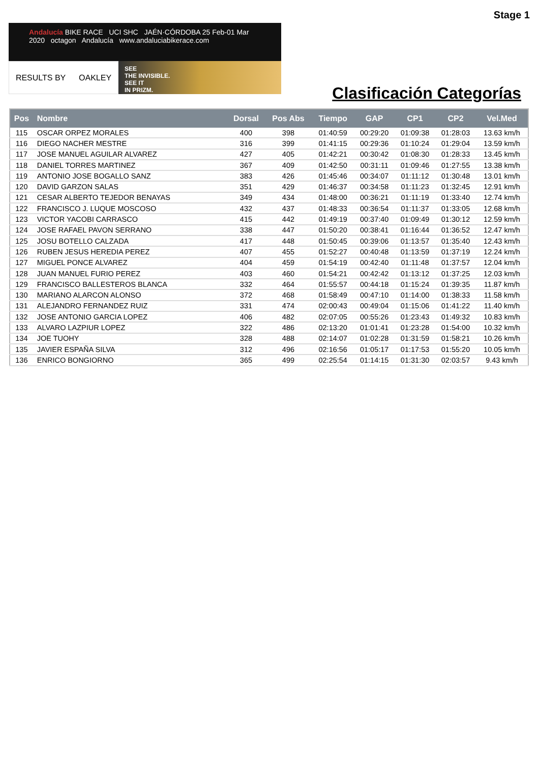Stage 1
Andalucía BIKE RACE UCI SHC JAÉN·CÓRDOBA 25 Feb-01 Mar 2020 octagon Andalucía www.andaluciabikerace.com
RESULTS BY OAKLEY
SEE
THE INVISIBLE.
SEE IT
IN PRIZM.
Clasificación Categorías
| Pos | Nombre | Dorsal | Pos Abs | Tiempo | GAP | CP1 | CP2 | Vel.Med |
| --- | --- | --- | --- | --- | --- | --- | --- | --- |
| 115 | OSCAR ORPEZ MORALES | 400 | 398 | 01:40:59 | 00:29:20 | 01:09:38 | 01:28:03 | 13.63 km/h |
| 116 | DIEGO NACHER MESTRE | 316 | 399 | 01:41:15 | 00:29:36 | 01:10:24 | 01:29:04 | 13.59 km/h |
| 117 | JOSE MANUEL AGUILAR ALVAREZ | 427 | 405 | 01:42:21 | 00:30:42 | 01:08:30 | 01:28:33 | 13.45 km/h |
| 118 | DANIEL TORRES MARTINEZ | 367 | 409 | 01:42:50 | 00:31:11 | 01:09:46 | 01:27:55 | 13.38 km/h |
| 119 | ANTONIO JOSE BOGALLO SANZ | 383 | 426 | 01:45:46 | 00:34:07 | 01:11:12 | 01:30:48 | 13.01 km/h |
| 120 | DAVID GARZON SALAS | 351 | 429 | 01:46:37 | 00:34:58 | 01:11:23 | 01:32:45 | 12.91 km/h |
| 121 | CESAR ALBERTO TEJEDOR BENAYAS | 349 | 434 | 01:48:00 | 00:36:21 | 01:11:19 | 01:33:40 | 12.74 km/h |
| 122 | FRANCISCO J. LUQUE MOSCOSO | 432 | 437 | 01:48:33 | 00:36:54 | 01:11:37 | 01:33:05 | 12.68 km/h |
| 123 | VICTOR YACOBI CARRASCO | 415 | 442 | 01:49:19 | 00:37:40 | 01:09:49 | 01:30:12 | 12.59 km/h |
| 124 | JOSE RAFAEL PAVON SERRANO | 338 | 447 | 01:50:20 | 00:38:41 | 01:16:44 | 01:36:52 | 12.47 km/h |
| 125 | JOSU BOTELLO CALZADA | 417 | 448 | 01:50:45 | 00:39:06 | 01:13:57 | 01:35:40 | 12.43 km/h |
| 126 | RUBEN JESUS HEREDIA PEREZ | 407 | 455 | 01:52:27 | 00:40:48 | 01:13:59 | 01:37:19 | 12.24 km/h |
| 127 | MIGUEL PONCE ALVAREZ | 404 | 459 | 01:54:19 | 00:42:40 | 01:11:48 | 01:37:57 | 12.04 km/h |
| 128 | JUAN MANUEL FURIO PEREZ | 403 | 460 | 01:54:21 | 00:42:42 | 01:13:12 | 01:37:25 | 12.03 km/h |
| 129 | FRANCISCO BALLESTEROS BLANCA | 332 | 464 | 01:55:57 | 00:44:18 | 01:15:24 | 01:39:35 | 11.87 km/h |
| 130 | MARIANO ALARCON ALONSO | 372 | 468 | 01:58:49 | 00:47:10 | 01:14:00 | 01:38:33 | 11.58 km/h |
| 131 | ALEJANDRO FERNANDEZ RUIZ | 331 | 474 | 02:00:43 | 00:49:04 | 01:15:06 | 01:41:22 | 11.40 km/h |
| 132 | JOSE ANTONIO GARCIA LOPEZ | 406 | 482 | 02:07:05 | 00:55:26 | 01:23:43 | 01:49:32 | 10.83 km/h |
| 133 | ALVARO LAZPIUR LOPEZ | 322 | 486 | 02:13:20 | 01:01:41 | 01:23:28 | 01:54:00 | 10.32 km/h |
| 134 | JOE TUOHY | 328 | 488 | 02:14:07 | 01:02:28 | 01:31:59 | 01:58:21 | 10.26 km/h |
| 135 | JAVIER ESPAÑA SILVA | 312 | 496 | 02:16:56 | 01:05:17 | 01:17:53 | 01:55:20 | 10.05 km/h |
| 136 | ENRICO BONGIORNO | 365 | 499 | 02:25:54 | 01:14:15 | 01:31:30 | 02:03:57 | 9.43 km/h |